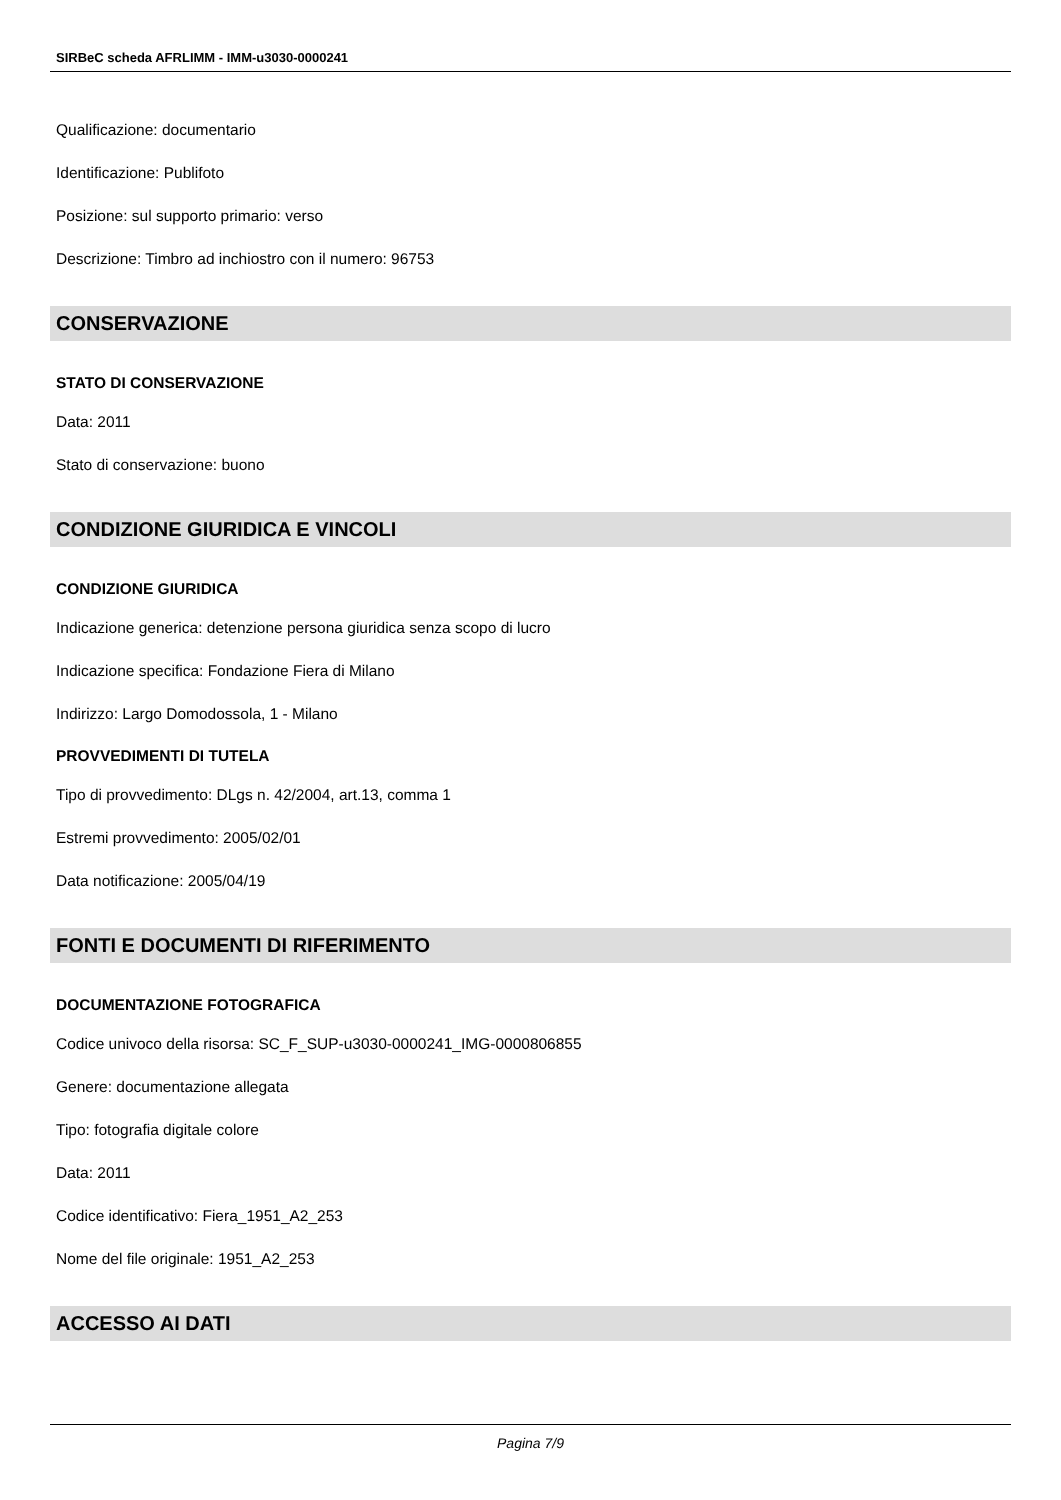SIRBeC scheda AFRLIMM - IMM-u3030-0000241
Qualificazione: documentario
Identificazione: Publifoto
Posizione: sul supporto primario: verso
Descrizione: Timbro ad inchiostro con il numero: 96753
CONSERVAZIONE
STATO DI CONSERVAZIONE
Data: 2011
Stato di conservazione: buono
CONDIZIONE GIURIDICA E VINCOLI
CONDIZIONE GIURIDICA
Indicazione generica: detenzione persona giuridica senza scopo di lucro
Indicazione specifica: Fondazione Fiera di Milano
Indirizzo: Largo Domodossola, 1 - Milano
PROVVEDIMENTI DI TUTELA
Tipo di provvedimento: DLgs n. 42/2004, art.13, comma 1
Estremi provvedimento: 2005/02/01
Data notificazione: 2005/04/19
FONTI E DOCUMENTI DI RIFERIMENTO
DOCUMENTAZIONE FOTOGRAFICA
Codice univoco della risorsa: SC_F_SUP-u3030-0000241_IMG-0000806855
Genere: documentazione allegata
Tipo: fotografia digitale colore
Data: 2011
Codice identificativo: Fiera_1951_A2_253
Nome del file originale: 1951_A2_253
ACCESSO AI DATI
Pagina 7/9